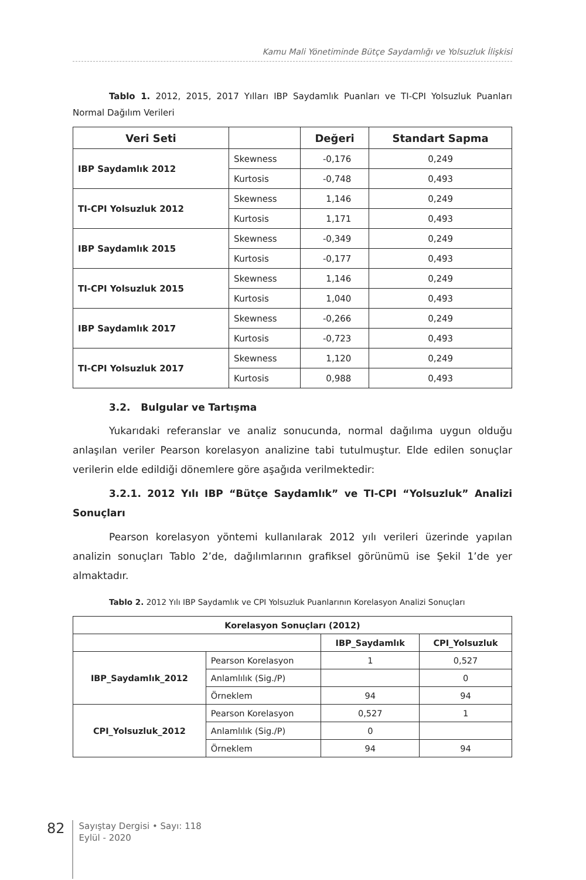Kamu Mali Yönetiminde Bütçe Saydamlığı ve Yolsuzluk İlişkisi
Tablo 1. 2012, 2015, 2017 Yılları IBP Saydamlık Puanları ve TI-CPI Yolsuzluk Puanları Normal Dağılım Verileri
| Veri Seti | | Değeri | Standart Sapma |
| --- | --- | --- | --- |
| IBP Saydamlık 2012 | Skewness | -0,176 | 0,249 |
| | Kurtosis | -0,748 | 0,493 |
| TI-CPI Yolsuzluk 2012 | Skewness | 1,146 | 0,249 |
| | Kurtosis | 1,171 | 0,493 |
| IBP Saydamlık 2015 | Skewness | -0,349 | 0,249 |
| | Kurtosis | -0,177 | 0,493 |
| TI-CPI Yolsuzluk 2015 | Skewness | 1,146 | 0,249 |
| | Kurtosis | 1,040 | 0,493 |
| IBP Saydamlık 2017 | Skewness | -0,266 | 0,249 |
| | Kurtosis | -0,723 | 0,493 |
| TI-CPI Yolsuzluk 2017 | Skewness | 1,120 | 0,249 |
| | Kurtosis | 0,988 | 0,493 |
3.2. Bulgular ve Tartışma
Yukarıdaki referanslar ve analiz sonucunda, normal dağılıma uygun olduğu anlaşılan veriler Pearson korelasyon analizine tabi tutulmuştur. Elde edilen sonuçlar verilerin elde edildiği dönemlere göre aşağıda verilmektedir:
3.2.1. 2012 Yılı IBP “Bütçe Saydamlık” ve TI-CPI “Yolsuzluk” Analizi Sonuçları
Pearson korelasyon yöntemi kullanılarak 2012 yılı verileri üzerinde yapılan analizin sonuçları Tablo 2’de, dağılımlarının grafiksel görünümü ise Şekil 1’de yer almaktadır.
Tablo 2. 2012 Yılı IBP Saydamlık ve CPI Yolsuzluk Puanlarının Korelasyon Analizi Sonuçları
| Korelasyon Sonuçları (2012) | | | |
| --- | --- | --- | --- |
| | | IBP_Saydamlık | CPI_Yolsuzluk |
| IBP_Saydamlık_2012 | Pearson Korelasyon | 1 | 0,527 |
| | Anlamlılık (Sig./P) | | 0 |
| | Örneklem | 94 | 94 |
| CPI_Yolsuzluk_2012 | Pearson Korelasyon | 0,527 | 1 |
| | Anlamlılık (Sig./P) | 0 | |
| | Örneklem | 94 | 94 |
82
Sayıştay Dergisi • Sayı: 118
Eylül - 2020